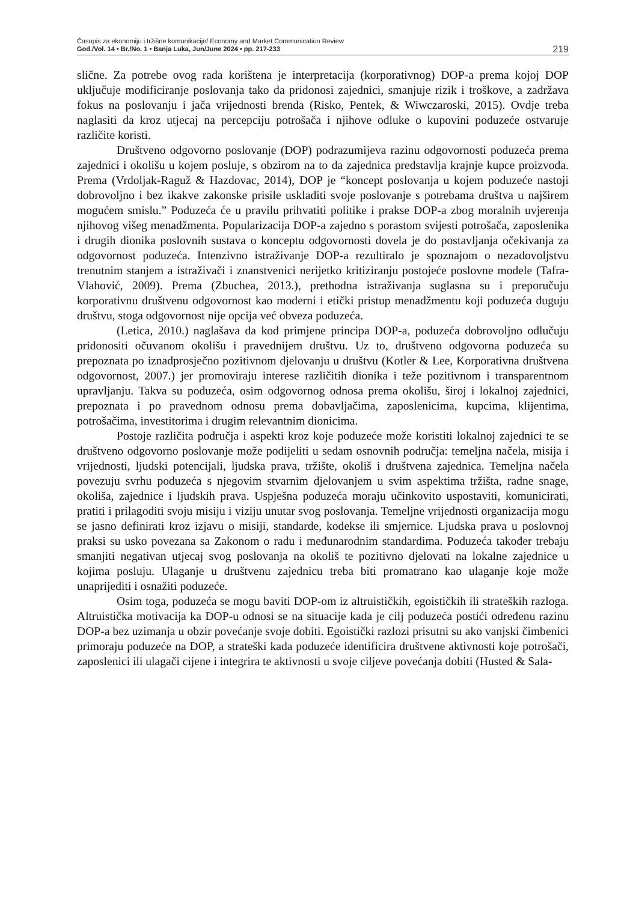Časopis za ekonomiju i tržišne komunikacije/ Economy and Market Communication Review
God./Vol. 14 • Br./No. 1 • Banja Luka, Jun/June 2024 • pp. 217-233
219
slične. Za potrebe ovog rada korištena je interpretacija (korporativnog) DOP-a prema kojoj DOP uključuje modificiranje poslovanja tako da pridonosi zajednici, smanjuje rizik i troškove, a zadržava fokus na poslovanju i jača vrijednosti brenda (Risko, Pentek, & Wiwczaroski, 2015). Ovdje treba naglasiti da kroz utjecaj na percepciju potrošača i njihove odluke o kupovini poduzeće ostvaruje različite koristi.
Društveno odgovorno poslovanje (DOP) podrazumijeva razinu odgovornosti poduzeća prema zajednici i okolišu u kojem posluje, s obzirom na to da zajednica predstavlja krajnje kupce proizvoda. Prema (Vrdoljak-Raguž & Hazdovac, 2014), DOP je “koncept poslovanja u kojem poduzeće nastoji dobrovoljno i bez ikakve zakonske prisile uskladiti svoje poslovanje s potrebama društva u najširem mogućem smislu.” Poduzeća će u pravilu prihvatiti politike i prakse DOP-a zbog moralnih uvjerenja njihovog višeg menadžmenta. Popularizacija DOP-a zajedno s porastom svijesti potrošača, zaposlenika i drugih dionika poslovnih sustava o konceptu odgovornosti dovela je do postavljanja očekivanja za odgovornost poduzeća. Intenzivno istraživanje DOP-a rezultiralo je spoznajom o nezadovoljstvu trenutnim stanjem a istraživači i znanstvenici nerijetko kritiziranju postojeće poslovne modele (Tafra-Vlahović, 2009). Prema (Zbuchea, 2013.), prethodna istraživanja suglasna su i preporučuju korporativnu društvenu odgovornost kao moderni i etički pristup menadžmentu koji poduzeća duguju društvu, stoga odgovornost nije opcija već obveza poduzeća.
(Letica, 2010.) naglašava da kod primjene principa DOP-a, poduzeća dobrovoljno odlučuju pridonositi očuvanom okolišu i pravednijem društvu. Uz to, društveno odgovorna poduzeća su prepoznata po iznadprosječno pozitivnom djelovanju u društvu (Kotler & Lee, Korporativna društvena odgovornost, 2007.) jer promoviraju interese različitih dionika i teže pozitivnom i transparentnom upravljanju. Takva su poduzeća, osim odgovornog odnosa prema okolišu, široj i lokalnoj zajednici, prepoznata i po pravednom odnosu prema dobavljačima, zaposlenicima, kupcima, klijentima, potrošačima, investitorima i drugim relevantnim dionicima.
Postoje različita područja i aspekti kroz koje poduzeće može koristiti lokalnoj zajednici te se društveno odgovorno poslovanje može podijeliti u sedam osnovnih područja: temeljna načela, misija i vrijednosti, ljudski potencijali, ljudska prava, tržište, okoliš i društvena zajednica. Temeljna načela povezuju svrhu poduzeća s njegovim stvarnim djelovanjem u svim aspektima tržišta, radne snage, okoliša, zajednice i ljudskih prava. Uspješna poduzeća moraju učinkovito uspostaviti, komunicirati, pratiti i prilagoditi svoju misiju i viziju unutar svog poslovanja. Temeljne vrijednosti organizacija mogu se jasno definirati kroz izjavu o misiji, standarde, kodekse ili smjernice. Ljudska prava u poslovnoj praksi su usko povezana sa Zakonom o radu i međunarodnim standardima. Poduzeća također trebaju smanjiti negativan utjecaj svog poslovanja na okoliš te pozitivno djelovati na lokalne zajednice u kojima posluju. Ulaganje u društvenu zajednicu treba biti promatrano kao ulaganje koje može unaprijediti i osnažiti poduzeće.
Osim toga, poduzeća se mogu baviti DOP-om iz altruističkih, egoističkih ili strateških razloga. Altruistička motivacija ka DOP-u odnosi se na situacije kada je cilj poduzeća postići određenu razinu DOP-a bez uzimanja u obzir povećanje svoje dobiti. Egoistički razlozi prisutni su ako vanjski čimbenici primoraju poduzeće na DOP, a strateški kada poduzeće identificira društvene aktivnosti koje potrošači, zaposlenici ili ulagači cijene i integrira te aktivnosti u svoje ciljeve povećanja dobiti (Husted & Sala-